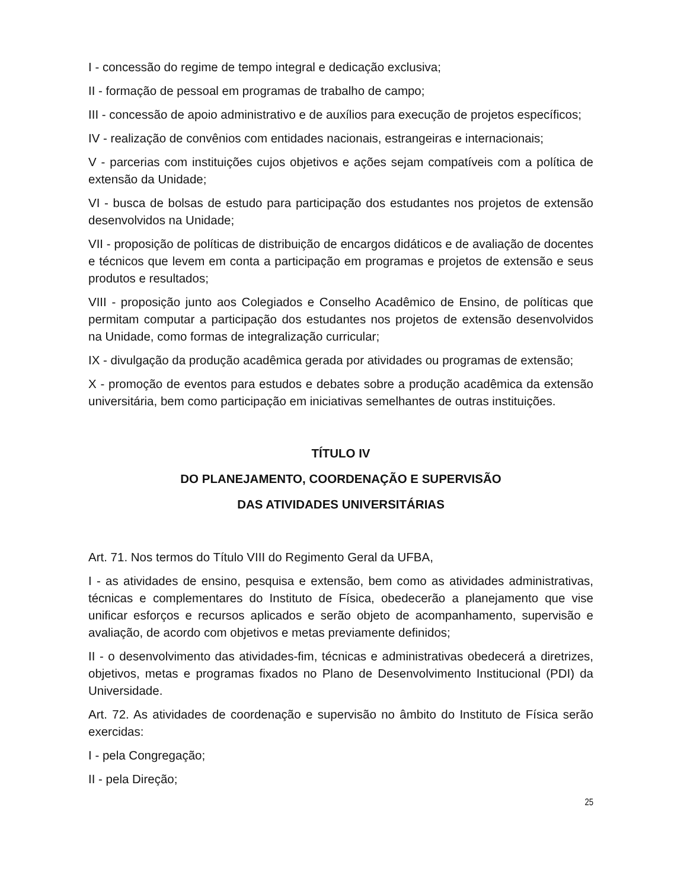I - concessão do regime de tempo integral e dedicação exclusiva;
II - formação de pessoal em programas de trabalho de campo;
III - concessão de apoio administrativo e de auxílios para execução de projetos específicos;
IV - realização de convênios com entidades nacionais, estrangeiras e internacionais;
V - parcerias com instituições cujos objetivos e ações sejam compatíveis com a política de extensão da Unidade;
VI - busca de bolsas de estudo para participação dos estudantes nos projetos de extensão desenvolvidos na Unidade;
VII - proposição de políticas de distribuição de encargos didáticos e de avaliação de docentes e técnicos que levem em conta a participação em programas e projetos de extensão e seus produtos e resultados;
VIII - proposição junto aos Colegiados e Conselho Acadêmico de Ensino, de políticas que permitam computar a participação dos estudantes nos projetos de extensão desenvolvidos na Unidade, como formas de integralização curricular;
IX - divulgação da produção acadêmica gerada por atividades ou programas de extensão;
X - promoção de eventos para estudos e debates sobre a produção acadêmica da extensão universitária, bem como participação em iniciativas semelhantes de outras instituições.
TÍTULO IV
DO PLANEJAMENTO, COORDENAÇÃO E SUPERVISÃO
DAS ATIVIDADES UNIVERSITÁRIAS
Art. 71. Nos termos do Título VIII do Regimento Geral da UFBA,
I - as atividades de ensino, pesquisa e extensão, bem como as atividades administrativas, técnicas e complementares do Instituto de Física, obedecerão a planejamento que vise unificar esforços e recursos aplicados e serão objeto de acompanhamento, supervisão e avaliação, de acordo com objetivos e metas previamente definidos;
II - o desenvolvimento das atividades-fim, técnicas e administrativas obedecerá a diretrizes, objetivos, metas e programas fixados no Plano de Desenvolvimento Institucional (PDI) da Universidade.
Art. 72. As atividades de coordenação e supervisão no âmbito do Instituto de Física serão exercidas:
I - pela Congregação;
II - pela Direção;
25